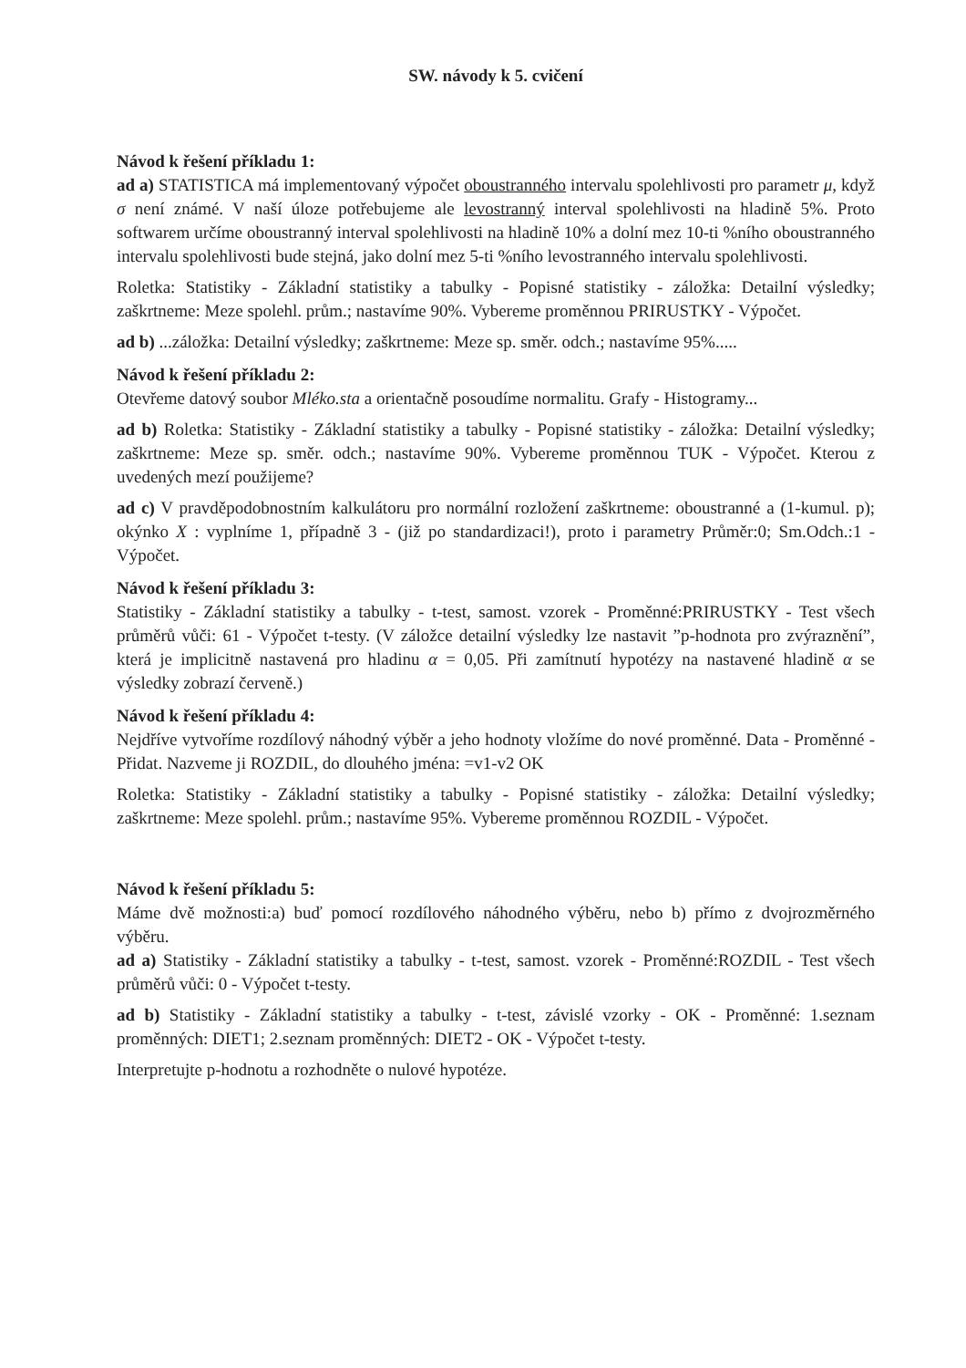SW. návody k 5. cvičení
Návod k řešení příkladu 1:
ad a) STATISTICA má implementovaný výpočet oboustranného intervalu spolehlivosti pro parametr μ, když σ není známé. V naší úloze potřebujeme ale levostranný interval spolehlivosti na hladině 5%. Proto softwarem určíme oboustranný interval spolehlivosti na hladině 10% a dolní mez 10-ti %ního oboustranného intervalu spolehlivosti bude stejná, jako dolní mez 5-ti %ního levostranného intervalu spolehlivosti.
Roletka: Statistiky - Základní statistiky a tabulky - Popisné statistiky - záložka: Detailní výsledky; zaškrtneme: Meze spolehl. prům.; nastavíme 90%. Vybereme proměnnou PRIRUSTKY - Výpočet.
ad b) ...záložka: Detailní výsledky; zaškrtneme: Meze sp. směr. odch.; nastavíme 95%.....
Návod k řešení příkladu 2:
Otevřeme datový soubor Mléko.sta a orientačně posoudíme normalitu. Grafy - Histogramy...
ad b) Roletka: Statistiky - Základní statistiky a tabulky - Popisné statistiky - záložka: Detailní výsledky; zaškrtneme: Meze sp. směr. odch.; nastavíme 90%. Vybereme proměnnou TUK - Výpočet. Kterou z uvedených mezí použijeme?
ad c) V pravděpodobnostním kalkulátoru pro normální rozložení zaškrtneme: oboustranné a (1-kumul. p); okýnko X : vyplníme 1, případně 3 - (již po standardizaci!), proto i parametry Průměr:0; Sm.Odch.:1 - Výpočet.
Návod k řešení příkladu 3:
Statistiky - Základní statistiky a tabulky - t-test, samost. vzorek - Proměnné:PRIRUSTKY - Test všech průměrů vůči: 61 - Výpočet t-testy. (V záložce detailní výsledky lze nastavit ”p-hodnota pro zvýraznění”, která je implicitně nastavená pro hladinu α = 0,05. Při zamítnutí hypotézy na nastavené hladině α se výsledky zobrazí červeně.)
Návod k řešení příkladu 4:
Nejdříve vytvoříme rozdílový náhodný výběr a jeho hodnoty vložíme do nové proměnné. Data - Proměnné - Přidat. Nazveme ji ROZDIL, do dlouhého jména: =v1-v2 OK
Roletka: Statistiky - Základní statistiky a tabulky - Popisné statistiky - záložka: Detailní výsledky; zaškrtneme: Meze spolehl. prům.; nastavíme 95%. Vybereme proměnnou ROZDIL - Výpočet.
Návod k řešení příkladu 5:
Máme dvě možnosti:a) buď pomocí rozdílového náhodného výběru, nebo b) přímo z dvojrozměrného výběru.
ad a) Statistiky - Základní statistiky a tabulky - t-test, samost. vzorek - Proměnné:ROZDIL - Test všech průměrů vůči: 0 - Výpočet t-testy.
ad b) Statistiky - Základní statistiky a tabulky - t-test, závislé vzorky - OK - Proměnné: 1.seznam proměnných: DIET1; 2.seznam proměnných: DIET2 - OK - Výpočet t-testy.
Interpretujte p-hodnotu a rozhodněte o nulové hypotéze.